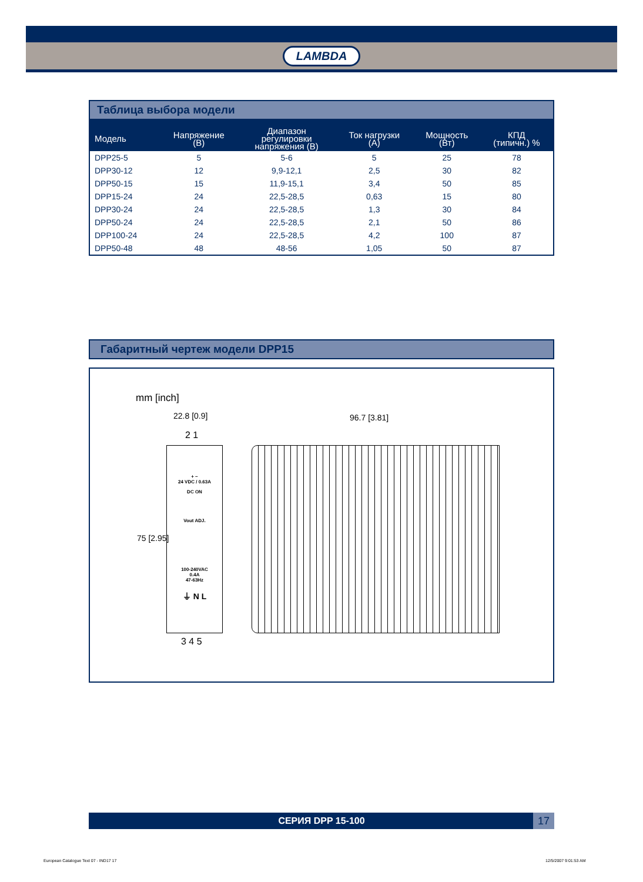LAMBDA
Таблица выбора модели
| Модель | Напряжение (В) | Диапазон регулировки напряжения (В) | Ток нагрузки (А) | Мощность (Вт) | КПД (типичн.) % |
| --- | --- | --- | --- | --- | --- |
| DPP25-5 | 5 | 5-6 | 5 | 25 | 78 |
| DPP30-12 | 12 | 9,9-12,1 | 2,5 | 30 | 82 |
| DPP50-15 | 15 | 11,9-15,1 | 3,4 | 50 | 85 |
| DPP15-24 | 24 | 22,5-28,5 | 0,63 | 15 | 80 |
| DPP30-24 | 24 | 22,5-28,5 | 1,3 | 30 | 84 |
| DPP50-24 | 24 | 22,5-28,5 | 2,1 | 50 | 86 |
| DPP100-24 | 24 | 22,5-28,5 | 4,2 | 100 | 87 |
| DPP50-48 | 48 | 48-56 | 1,05 | 50 | 87 |
Габаритный чертеж модели DPP15
mm [inch]
22.8 [0.9]
2 1
+ −
24 VDC / 0.63A
DC ON
Vout ADJ.
100-240VAC
0.4A
47-63Hz
⏚ N L
3 4 5
75 [2.95]
96.7 [3.81]
СЕРИЯ DPP 15-100
17
European Catalogue Text 07 - IND17 17
12/5/2007 9:01:53 AM